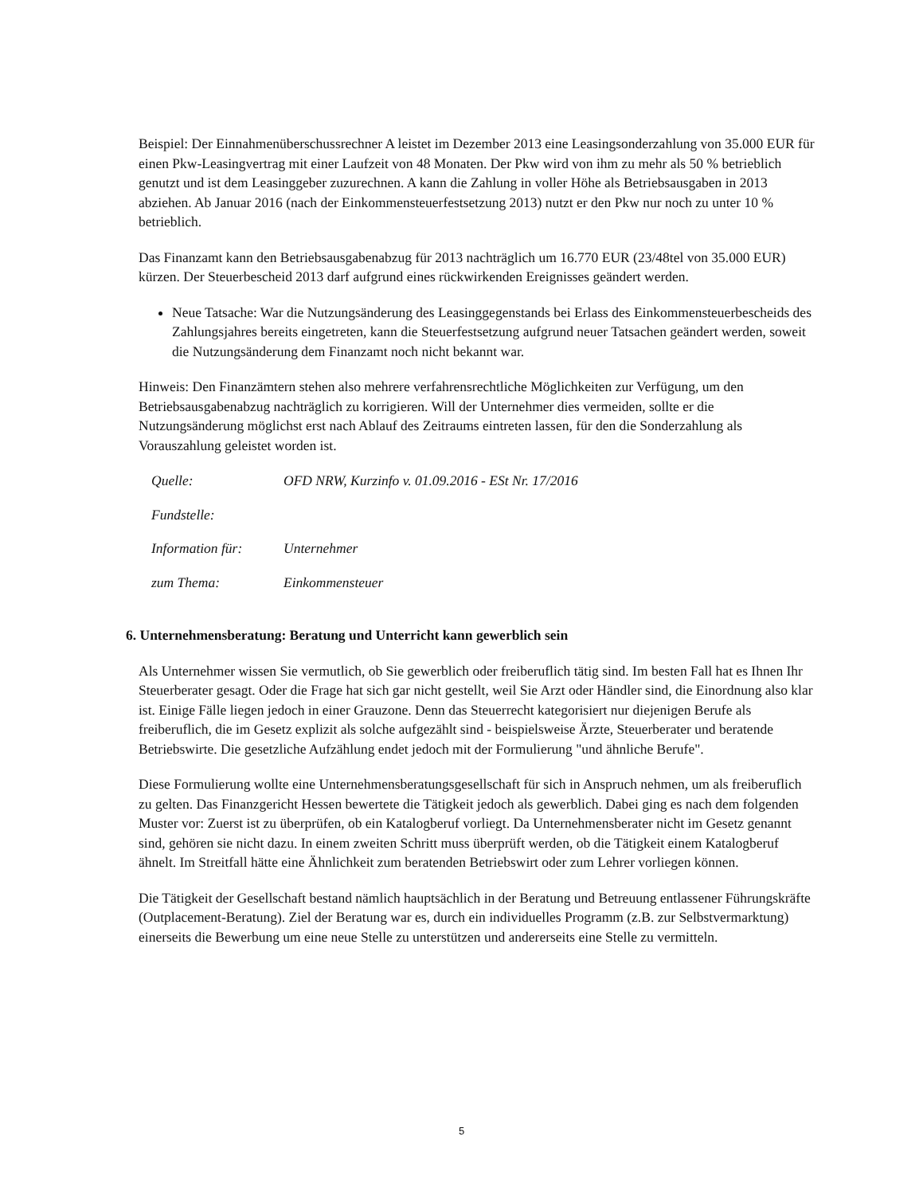Beispiel: Der Einnahmenüberschussrechner A leistet im Dezember 2013 eine Leasingsonderzahlung von 35.000 EUR für einen Pkw-Leasingvertrag mit einer Laufzeit von 48 Monaten. Der Pkw wird von ihm zu mehr als 50 % betrieblich genutzt und ist dem Leasinggeber zuzurechnen. A kann die Zahlung in voller Höhe als Betriebsausgaben in 2013 abziehen. Ab Januar 2016 (nach der Einkommensteuerfestsetzung 2013) nutzt er den Pkw nur noch zu unter 10 % betrieblich.
Das Finanzamt kann den Betriebsausgabenabzug für 2013 nachträglich um 16.770 EUR (23/48tel von 35.000 EUR) kürzen. Der Steuerbescheid 2013 darf aufgrund eines rückwirkenden Ereignisses geändert werden.
Neue Tatsache: War die Nutzungsänderung des Leasinggegenstands bei Erlass des Einkommensteuerbescheids des Zahlungsjahres bereits eingetreten, kann die Steuerfestsetzung aufgrund neuer Tatsachen geändert werden, soweit die Nutzungsänderung dem Finanzamt noch nicht bekannt war.
Hinweis: Den Finanzämtern stehen also mehrere verfahrensrechtliche Möglichkeiten zur Verfügung, um den Betriebsausgabenabzug nachträglich zu korrigieren. Will der Unternehmer dies vermeiden, sollte er die Nutzungsänderung möglichst erst nach Ablauf des Zeitraums eintreten lassen, für den die Sonderzahlung als Vorauszahlung geleistet worden ist.
| Quelle: | OFD NRW, Kurzinfo v. 01.09.2016 - ESt Nr. 17/2016 |
| Fundstelle: | |
| Information für: | Unternehmer |
| zum Thema: | Einkommensteuer |
6. Unternehmensberatung: Beratung und Unterricht kann gewerblich sein
Als Unternehmer wissen Sie vermutlich, ob Sie gewerblich oder freiberuflich tätig sind. Im besten Fall hat es Ihnen Ihr Steuerberater gesagt. Oder die Frage hat sich gar nicht gestellt, weil Sie Arzt oder Händler sind, die Einordnung also klar ist. Einige Fälle liegen jedoch in einer Grauzone. Denn das Steuerrecht kategorisiert nur diejenigen Berufe als freiberuflich, die im Gesetz explizit als solche aufgezählt sind - beispielsweise Ärzte, Steuerberater und beratende Betriebswirte. Die gesetzliche Aufzählung endet jedoch mit der Formulierung "und ähnliche Berufe".
Diese Formulierung wollte eine Unternehmensberatungsgesellschaft für sich in Anspruch nehmen, um als freiberuflich zu gelten. Das Finanzgericht Hessen bewertete die Tätigkeit jedoch als gewerblich. Dabei ging es nach dem folgenden Muster vor: Zuerst ist zu überprüfen, ob ein Katalogberuf vorliegt. Da Unternehmensberater nicht im Gesetz genannt sind, gehören sie nicht dazu. In einem zweiten Schritt muss überprüft werden, ob die Tätigkeit einem Katalogberuf ähnelt. Im Streitfall hätte eine Ähnlichkeit zum beratenden Betriebswirt oder zum Lehrer vorliegen können.
Die Tätigkeit der Gesellschaft bestand nämlich hauptsächlich in der Beratung und Betreuung entlassener Führungskräfte (Outplacement-Beratung). Ziel der Beratung war es, durch ein individuelles Programm (z.B. zur Selbstvermarktung) einerseits die Bewerbung um eine neue Stelle zu unterstützen und andererseits eine Stelle zu vermitteln.
5